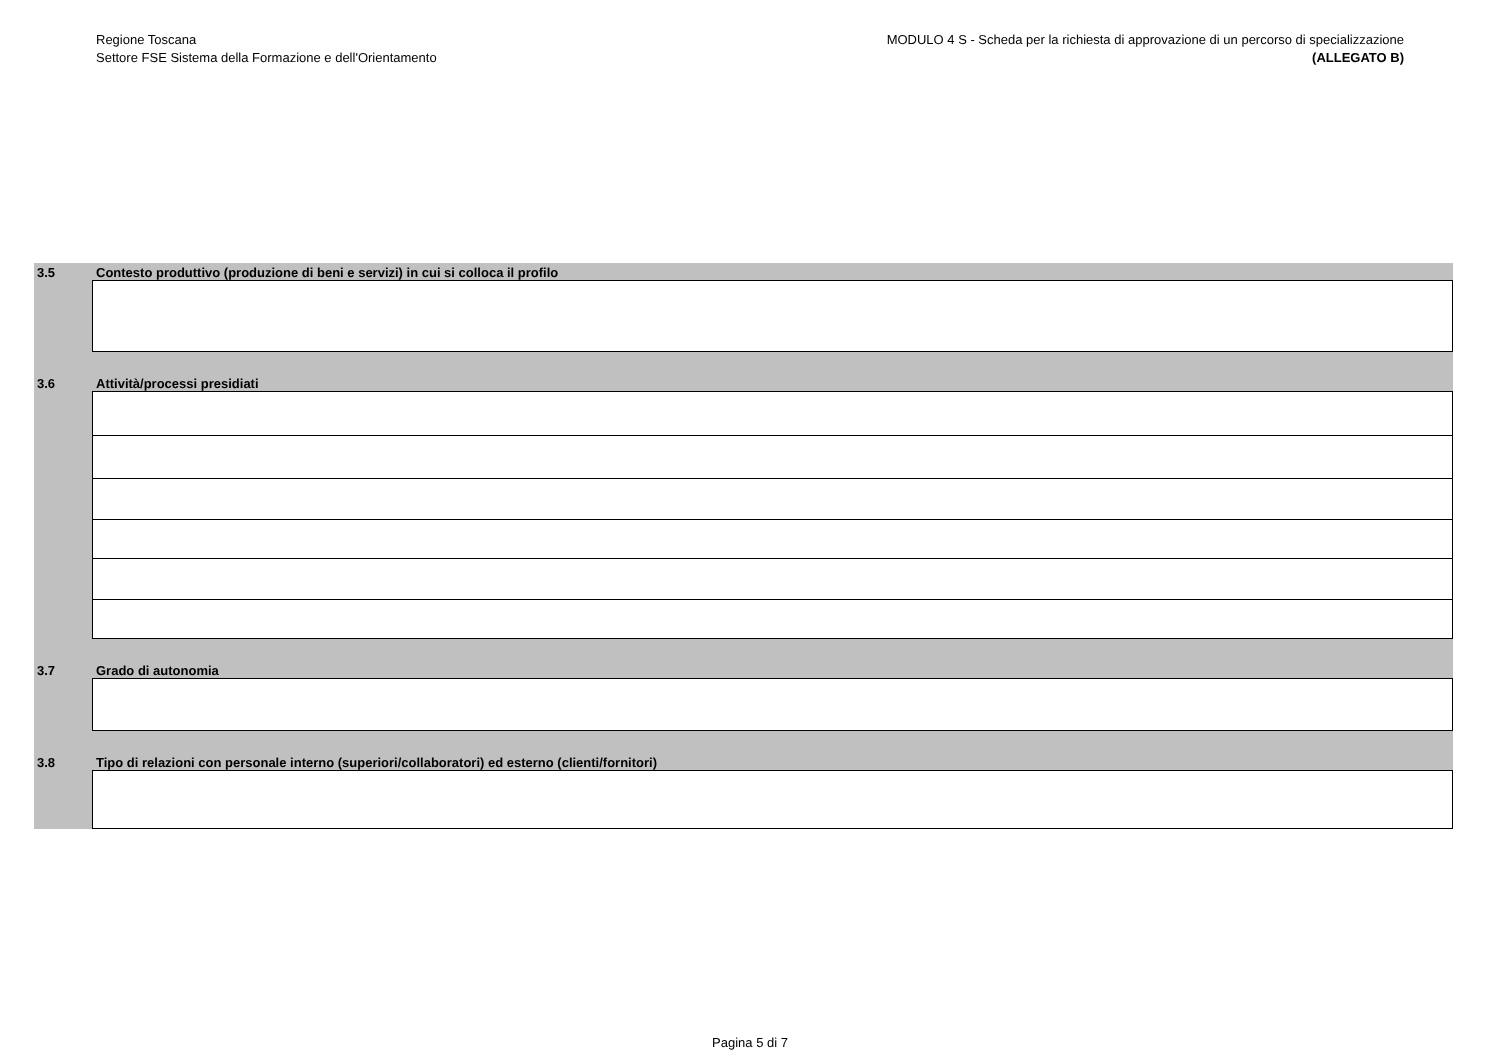Regione Toscana
Settore FSE Sistema della Formazione e dell'Orientamento
MODULO 4 S - Scheda per la richiesta di approvazione di un percorso di specializzazione
(ALLEGATO B)
3.5 Contesto produttivo (produzione di beni e servizi) in cui si colloca il profilo
3.6 Attività/processi presidiati
3.7 Grado di autonomia
3.8 Tipo di relazioni con personale interno (superiori/collaboratori) ed esterno (clienti/fornitori)
Pagina 5 di 7